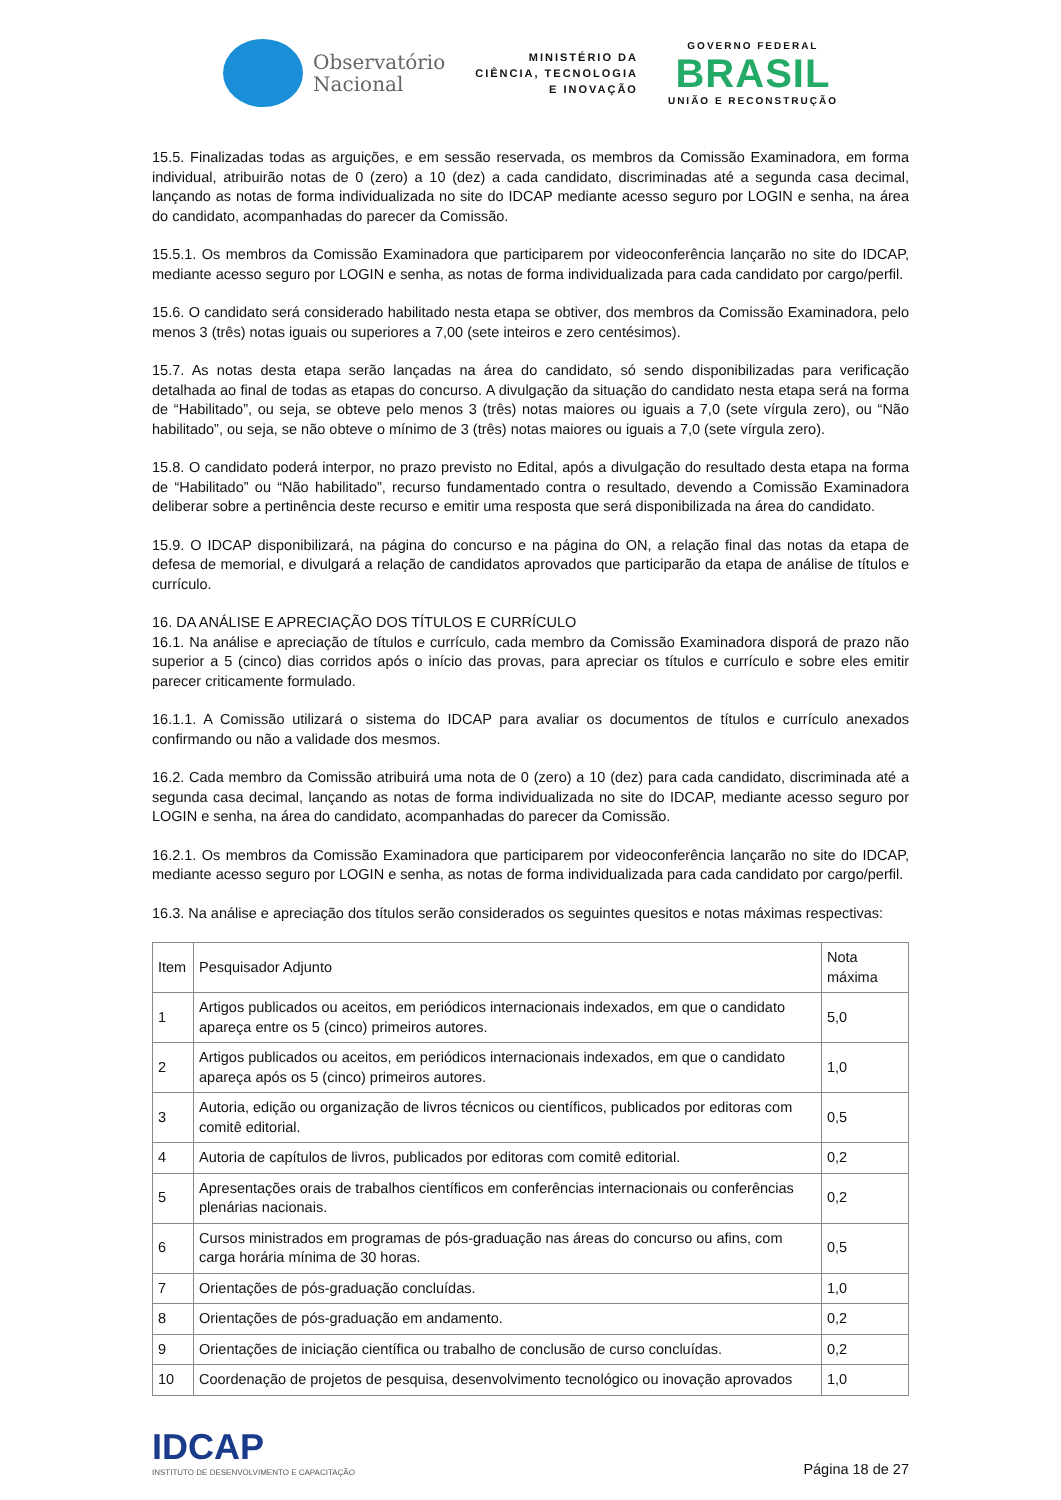Observatório
Nacional
MINISTÉRIO DA
CIÊNCIA, TECNOLOGIA
E INOVAÇÃO
GOVERNO FEDERAL
BRASIL
UNIÃO E RECONSTRUÇÃO
15.5. Finalizadas todas as arguições, e em sessão reservada, os membros da Comissão Examinadora, em forma individual, atribuirão notas de 0 (zero) a 10 (dez) a cada candidato, discriminadas até a segunda casa decimal, lançando as notas de forma individualizada no site do IDCAP mediante acesso seguro por LOGIN e senha, na área do candidato, acompanhadas do parecer da Comissão.
15.5.1. Os membros da Comissão Examinadora que participarem por videoconferência lançarão no site do IDCAP, mediante acesso seguro por LOGIN e senha, as notas de forma individualizada para cada candidato por cargo/perfil.
15.6. O candidato será considerado habilitado nesta etapa se obtiver, dos membros da Comissão Examinadora, pelo menos 3 (três) notas iguais ou superiores a 7,00 (sete inteiros e zero centésimos).
15.7. As notas desta etapa serão lançadas na área do candidato, só sendo disponibilizadas para verificação detalhada ao final de todas as etapas do concurso. A divulgação da situação do candidato nesta etapa será na forma de “Habilitado”, ou seja, se obteve pelo menos 3 (três) notas maiores ou iguais a 7,0 (sete vírgula zero), ou “Não habilitado”, ou seja, se não obteve o mínimo de 3 (três) notas maiores ou iguais a 7,0 (sete vírgula zero).
15.8. O candidato poderá interpor, no prazo previsto no Edital, após a divulgação do resultado desta etapa na forma de “Habilitado” ou “Não habilitado”, recurso fundamentado contra o resultado, devendo a Comissão Examinadora deliberar sobre a pertinência deste recurso e emitir uma resposta que será disponibilizada na área do candidato.
15.9. O IDCAP disponibilizará, na página do concurso e na página do ON, a relação final das notas da etapa de defesa de memorial, e divulgará a relação de candidatos aprovados que participarão da etapa de análise de títulos e currículo.
16. DA ANÁLISE E APRECIAÇÃO DOS TÍTULOS E CURRÍCULO
16.1. Na análise e apreciação de títulos e currículo, cada membro da Comissão Examinadora disporá de prazo não superior a 5 (cinco) dias corridos após o início das provas, para apreciar os títulos e currículo e sobre eles emitir parecer criticamente formulado.
16.1.1. A Comissão utilizará o sistema do IDCAP para avaliar os documentos de títulos e currículo anexados confirmando ou não a validade dos mesmos.
16.2. Cada membro da Comissão atribuirá uma nota de 0 (zero) a 10 (dez) para cada candidato, discriminada até a segunda casa decimal, lançando as notas de forma individualizada no site do IDCAP, mediante acesso seguro por LOGIN e senha, na área do candidato, acompanhadas do parecer da Comissão.
16.2.1. Os membros da Comissão Examinadora que participarem por videoconferência lançarão no site do IDCAP, mediante acesso seguro por LOGIN e senha, as notas de forma individualizada para cada candidato por cargo/perfil.
16.3. Na análise e apreciação dos títulos serão considerados os seguintes quesitos e notas máximas respectivas:
| Item | Pesquisador Adjunto | Nota máxima |
| --- | --- | --- |
| 1 | Artigos publicados ou aceitos, em periódicos internacionais indexados, em que o candidato apareça entre os 5 (cinco) primeiros autores. | 5,0 |
| 2 | Artigos publicados ou aceitos, em periódicos internacionais indexados, em que o candidato apareça após os 5 (cinco) primeiros autores. | 1,0 |
| 3 | Autoria, edição ou organização de livros técnicos ou científicos, publicados por editoras com comitê editorial. | 0,5 |
| 4 | Autoria de capítulos de livros, publicados por editoras com comitê editorial. | 0,2 |
| 5 | Apresentações orais de trabalhos científicos em conferências internacionais ou conferências plenárias nacionais. | 0,2 |
| 6 | Cursos ministrados em programas de pós-graduação nas áreas do concurso ou afins, com carga horária mínima de 30 horas. | 0,5 |
| 7 | Orientações de pós-graduação concluídas. | 1,0 |
| 8 | Orientações de pós-graduação em andamento. | 0,2 |
| 9 | Orientações de iniciação científica ou trabalho de conclusão de curso concluídas. | 0,2 |
| 10 | Coordenação de projetos de pesquisa, desenvolvimento tecnológico ou inovação aprovados | 1,0 |
IDCAP
INSTITUTO DE DESENVOLVIMENTO E CAPACITAÇÃO
Página 18 de 27